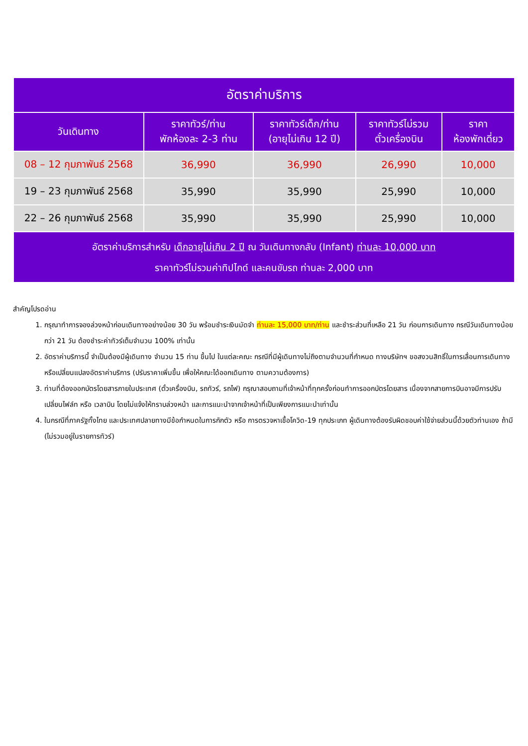| อัตราค่าบริการ | | | | |
| --- | --- | --- | --- | --- |
| วันเดินทาง | ราคาทัวร์/ท่าน พักห้องละ 2-3 ท่าน | ราคาทัวร์เด็ก/ท่าน (อายุไม่เกิน 12 ปี) | ราคาทัวร์ไม่รวม ตั๋วเครื่องบิน | ราคา ห้องพักเดี่ยว |
| 08 – 12 กุมภาพันธ์ 2568 | 36,990 | 36,990 | 26,990 | 10,000 |
| 19 – 23 กุมภาพันธ์ 2568 | 35,990 | 35,990 | 25,990 | 10,000 |
| 22 – 26 กุมภาพันธ์ 2568 | 35,990 | 35,990 | 25,990 | 10,000 |
| อัตราค่าบริการสำหรับ เด็กอายุไม่เกิน 2 ปี ณ วันเดินทางกลับ (Infant) ท่านละ 10,000 บาท ราคาทัวร์ไม่รวมค่าทิปไกด์ และคนขับรถ ท่านละ 2,000 บาท | | | | |
สำคัญโปรดอ่าน
1. กรุณาทำการจองล่วงหน้าก่อนเดินทางอย่างน้อย 30 วัน พร้อมชำระเงินมัดจำ ท่านละ 15,000 บาท/ท่าน และชำระส่วนที่เหลือ 21 วัน ก่อนการเดินทาง กรณีวันเดินทางน้อยกว่า 21 วัน ต้องชำระค่าทัวร์เต็มจำนวน 100% เท่านั้น
2. อัตราค่าบริการนี้ จำเป็นต้องมีผู้เดินทาง จำนวน 15 ท่าน ขึ้นไป ในแต่ละคณะ กรณีที่มีผู้เดินทางไม่ถึงตามจำนวนที่กำหนด ทางบริษัทฯ ขอสงวนสิทธิ์ในการเลื่อนการเดินทาง หรือเปลี่ยนแปลงอัตราค่าบริการ (ปรับราคาเพิ่มขึ้น เพื่อให้คณะได้ออกเดินทาง ตามความต้องการ)
3. ท่านที่ต้องออกบัตรโดยสารภายในประเทศ (ตั๋วเครื่องบิน, รถทัวร์, รถไฟ) กรุณาสอบถามที่เจ้าหน้าที่ทุกครั้งก่อนทำการออกบัตรโดยสาร เนื่องจากสายการบินอาจมีการปรับเปลี่ยนไฟล์ท หรือ เวลาบิน โดยไม่แจ้งให้ทราบล่วงหน้า และการแนะนำจากเจ้าหน้าที่เป็นเพียงการแนะนำเท่านั้น
4. ในกรณีที่ภาครัฐทั้งไทย และประเทศปลายทางมีข้อกำหนดในการกักตัว หรือ การตรวจหาเชื้อโควิด-19 ทุกประเภท ผู้เดินทางต้องรับผิดชอบค่าใช้จ่ายส่วนนี้ด้วยตัวท่านเอง ถ้ามี (ไม่รวมอยู่ในรายการทัวร์)